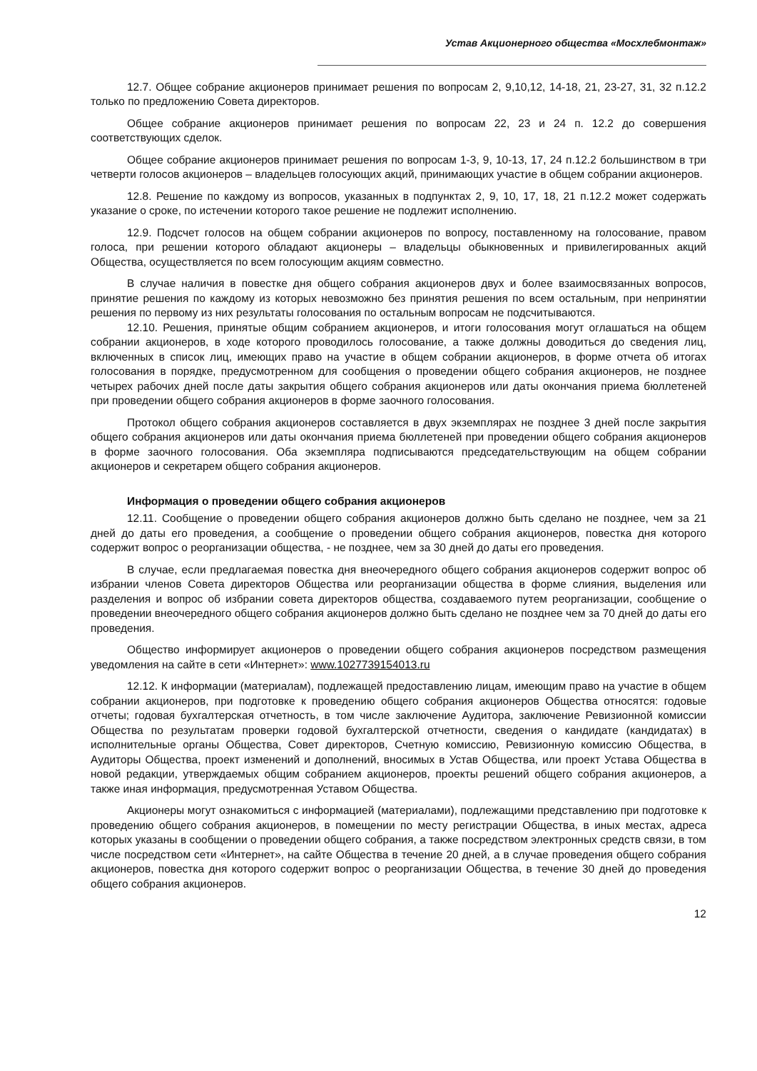Устав Акционерного общества «Мосхлебмонтаж»
12.7. Общее собрание акционеров принимает решения по вопросам 2, 9,10,12, 14-18, 21, 23-27, 31, 32 п.12.2 только по предложению Совета директоров.
Общее собрание акционеров принимает решения по вопросам 22, 23 и 24 п. 12.2 до совершения соответствующих сделок.
Общее собрание акционеров принимает решения по вопросам 1-3, 9, 10-13, 17, 24 п.12.2 большинством в три четверти голосов акционеров – владельцев голосующих акций, принимающих участие в общем собрании акционеров.
12.8. Решение по каждому из вопросов, указанных в подпунктах 2, 9, 10, 17, 18, 21 п.12.2 может содержать указание о сроке, по истечении которого такое решение не подлежит исполнению.
12.9. Подсчет голосов на общем собрании акционеров по вопросу, поставленному на голосование, правом голоса, при решении которого обладают акционеры – владельцы обыкновенных и привилегированных акций Общества, осуществляется по всем голосующим акциям совместно.
В случае наличия в повестке дня общего собрания акционеров двух и более взаимосвязанных вопросов, принятие решения по каждому из которых невозможно без принятия решения по всем остальным, при непринятии решения по первому из них результаты голосования по остальным вопросам не подсчитываются.
12.10. Решения, принятые общим собранием акционеров, и итоги голосования могут оглашаться на общем собрании акционеров, в ходе которого проводилось голосование, а также должны доводиться до сведения лиц, включенных в список лиц, имеющих право на участие в общем собрании акционеров, в форме отчета об итогах голосования в порядке, предусмотренном для сообщения о проведении общего собрания акционеров, не позднее четырех рабочих дней после даты закрытия общего собрания акционеров или даты окончания приема бюллетеней при проведении общего собрания акционеров в форме заочного голосования.
Протокол общего собрания акционеров составляется в двух экземплярах не позднее 3 дней после закрытия общего собрания акционеров или даты окончания приема бюллетеней при проведении общего собрания акционеров в форме заочного голосования. Оба экземпляра подписываются председательствующим на общем собрании акционеров и секретарем общего собрания акционеров.
Информация о проведении общего собрания акционеров
12.11. Сообщение о проведении общего собрания акционеров должно быть сделано не позднее, чем за 21 дней до даты его проведения, а сообщение о проведении общего собрания акционеров, повестка дня которого содержит вопрос о реорганизации общества, - не позднее, чем за 30 дней до даты его проведения.
В случае, если предлагаемая повестка дня внеочередного общего собрания акционеров содержит вопрос об избрании членов Совета директоров Общества или реорганизации общества в форме слияния, выделения или разделения и вопрос об избрании совета директоров общества, создаваемого путем реорганизации, сообщение о проведении внеочередного общего собрания акционеров должно быть сделано не позднее чем за 70 дней до даты его проведения.
Общество информирует акционеров о проведении общего собрания акционеров посредством размещения уведомления на сайте в сети «Интернет»: www.1027739154013.ru
12.12. К информации (материалам), подлежащей предоставлению лицам, имеющим право на участие в общем собрании акционеров, при подготовке к проведению общего собрания акционеров Общества относятся: годовые отчеты; годовая бухгалтерская отчетность, в том числе заключение Аудитора, заключение Ревизионной комиссии Общества по результатам проверки годовой бухгалтерской отчетности, сведения о кандидате (кандидатах) в исполнительные органы Общества, Совет директоров, Счетную комиссию, Ревизионную комиссию Общества, в Аудиторы Общества, проект изменений и дополнений, вносимых в Устав Общества, или проект Устава Общества в новой редакции, утверждаемых общим собранием акционеров, проекты решений общего собрания акционеров, а также иная информация, предусмотренная Уставом Общества.
Акционеры могут ознакомиться с информацией (материалами), подлежащими представлению при подготовке к проведению общего собрания акционеров, в помещении по месту регистрации Общества, в иных местах, адреса которых указаны в сообщении о проведении общего собрания, а также посредством электронных средств связи, в том числе посредством сети «Интернет», на сайте Общества в течение 20 дней, а в случае проведения общего собрания акционеров, повестка дня которого содержит вопрос о реорганизации Общества, в течение 30 дней до проведения общего собрания акционеров.
12